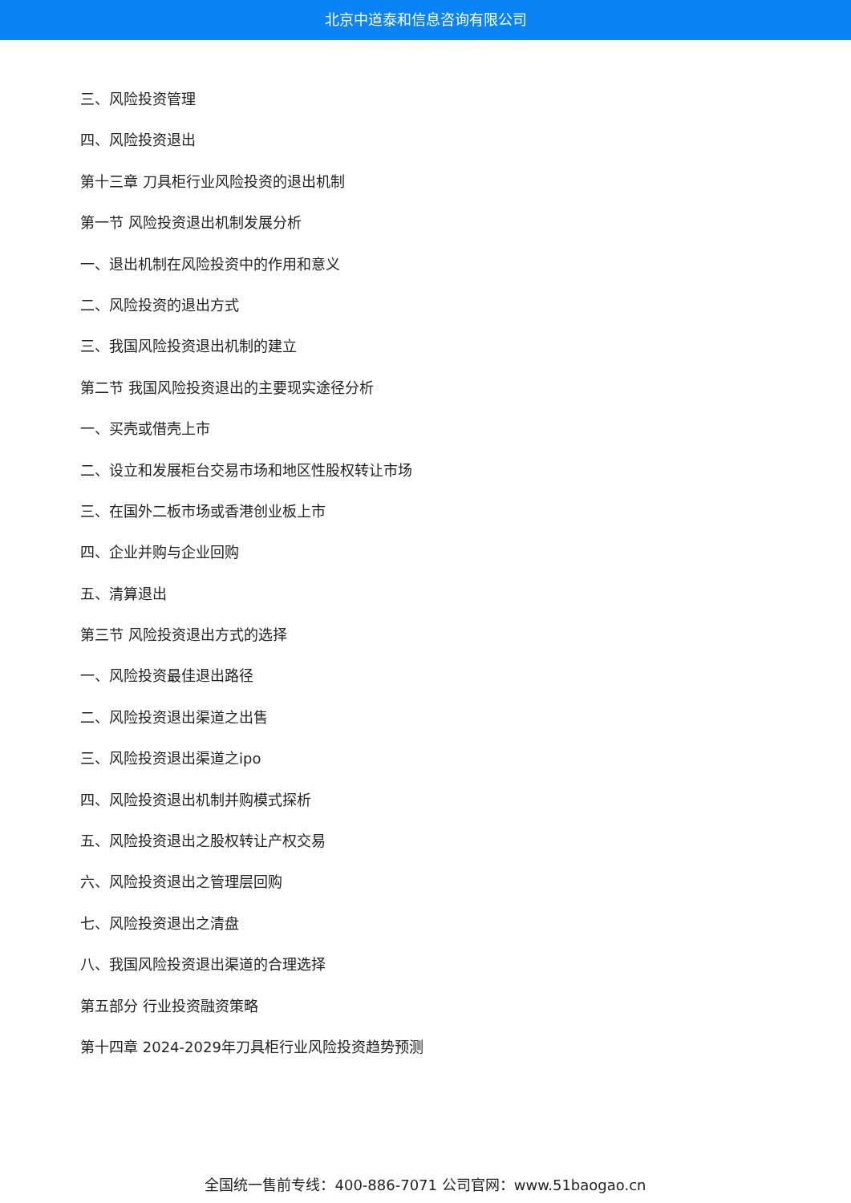北京中道泰和信息咨询有限公司
三、风险投资管理
四、风险投资退出
第十三章 刀具柜行业风险投资的退出机制
第一节 风险投资退出机制发展分析
一、退出机制在风险投资中的作用和意义
二、风险投资的退出方式
三、我国风险投资退出机制的建立
第二节 我国风险投资退出的主要现实途径分析
一、买壳或借壳上市
二、设立和发展柜台交易市场和地区性股权转让市场
三、在国外二板市场或香港创业板上市
四、企业并购与企业回购
五、清算退出
第三节 风险投资退出方式的选择
一、风险投资最佳退出路径
二、风险投资退出渠道之出售
三、风险投资退出渠道之ipo
四、风险投资退出机制并购模式探析
五、风险投资退出之股权转让产权交易
六、风险投资退出之管理层回购
七、风险投资退出之清盘
八、我国风险投资退出渠道的合理选择
第五部分 行业投资融资策略
第十四章 2024-2029年刀具柜行业风险投资趋势预测
全国统一售前专线：400-886-7071 公司官网：www.51baogao.cn